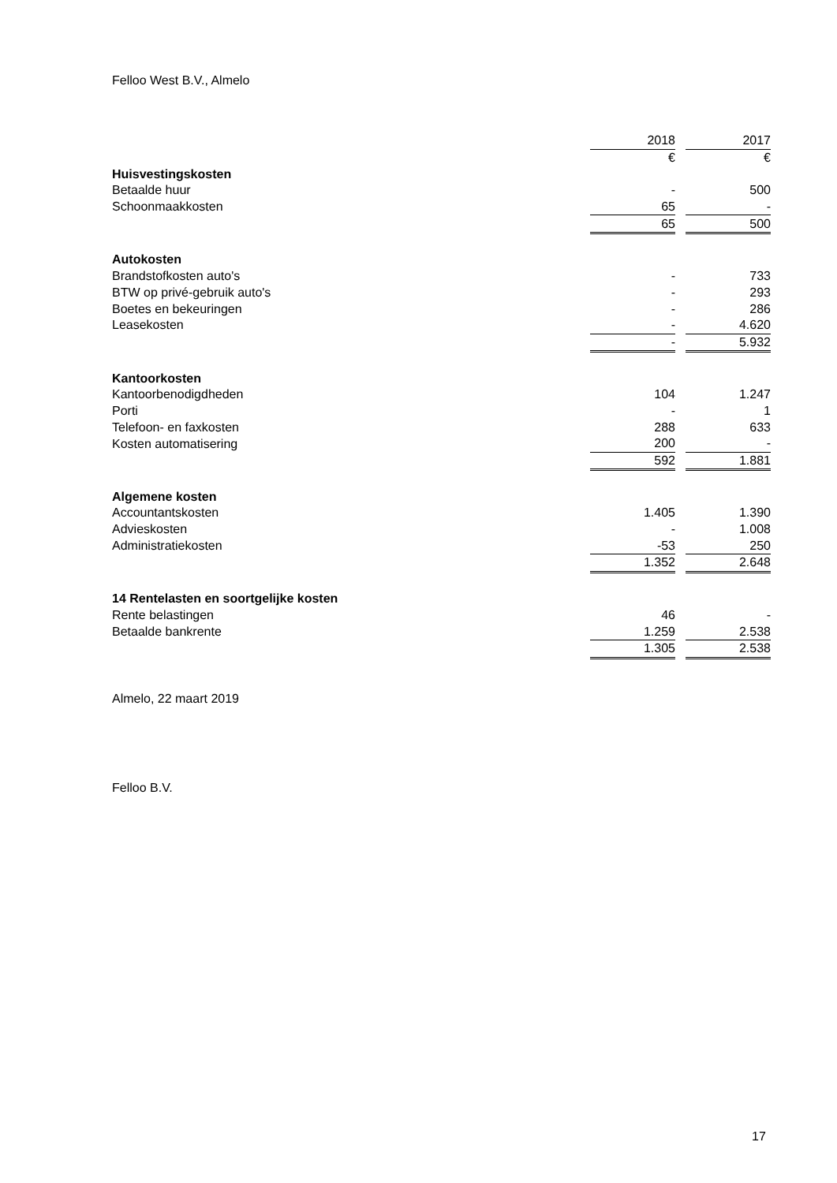Felloo West B.V., Almelo
| | 2018 | | 2017 |
| | € | | € |
| Huisvestingskosten | | | |
| Betaalde huur | - | | 500 |
| Schoonmaakkosten | 65 | | - |
| | 65 | | 500 |
| Autokosten | | | |
| Brandstofkosten auto's | - | | 733 |
| BTW op privé-gebruik auto's | - | | 293 |
| Boetes en bekeuringen | - | | 286 |
| Leasekosten | - | | 4.620 |
| | - | | 5.932 |
| Kantoorkosten | | | |
| Kantoorbenodigdheden | 104 | | 1.247 |
| Porti | - | | 1 |
| Telefoon- en faxkosten | 288 | | 633 |
| Kosten automatisering | 200 | | - |
| | 592 | | 1.881 |
| Algemene kosten | | | |
| Accountantskosten | 1.405 | | 1.390 |
| Advieskosten | - | | 1.008 |
| Administratiekosten | -53 | | 250 |
| | 1.352 | | 2.648 |
| 14 Rentelasten en soortgelijke kosten | | | |
| Rente belastingen | 46 | | - |
| Betaalde bankrente | 1.259 | | 2.538 |
| | 1.305 | | 2.538 |
Almelo, 22 maart 2019
Felloo B.V.
17